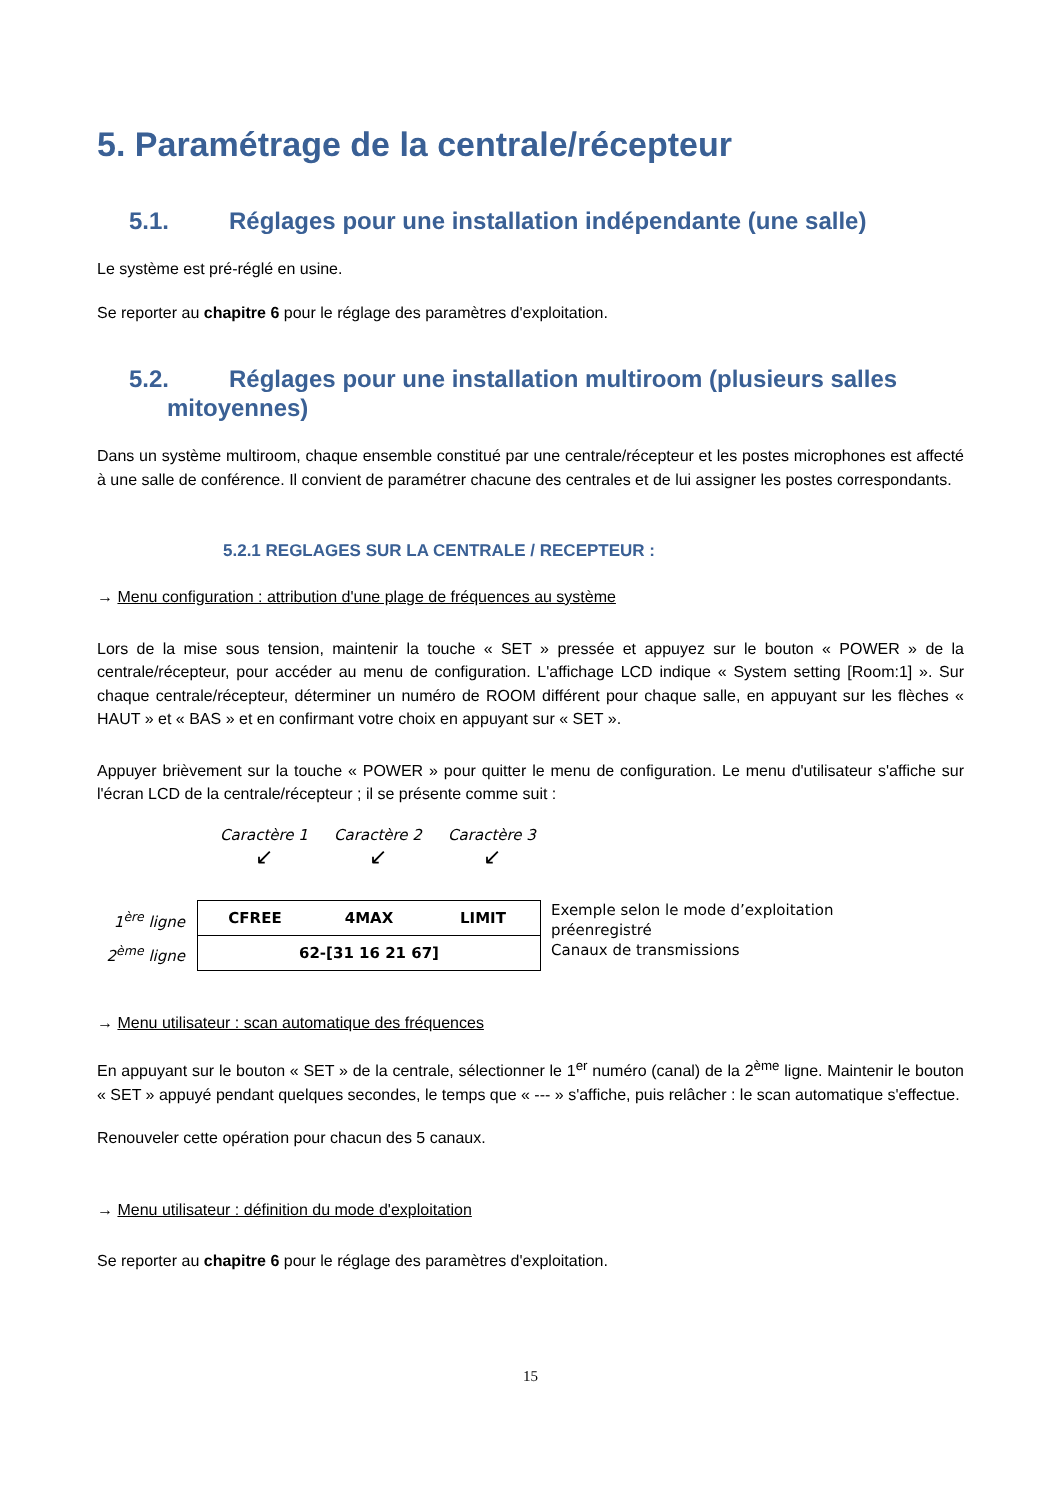5. Paramétrage de la centrale/récepteur
5.1. Réglages pour une installation indépendante (une salle)
Le système est pré-réglé en usine.
Se reporter au chapitre 6 pour le réglage des paramètres d'exploitation.
5.2. Réglages pour une installation multiroom (plusieurs salles
mitoyennes)
Dans un système multiroom, chaque ensemble constitué par une centrale/récepteur et les postes microphones est affecté à une salle de conférence. Il convient de paramétrer chacune des centrales et de lui assigner les postes correspondants.
5.2.1 REGLAGES SUR LA CENTRALE / RECEPTEUR :
→ Menu configuration : attribution d'une plage de fréquences au système
Lors de la mise sous tension, maintenir la touche « SET » pressée et appuyez sur le bouton « POWER » de la centrale/récepteur, pour accéder au menu de configuration. L'affichage LCD indique « System setting [Room:1] ». Sur chaque centrale/récepteur, déterminer un numéro de ROOM différent pour chaque salle, en appuyant sur les flèches « HAUT » et « BAS » et en confirmant votre choix en appuyant sur « SET ».
Appuyer brièvement sur la touche « POWER » pour quitter le menu de configuration. Le menu d'utilisateur s'affiche sur l'écran LCD de la centrale/récepteur ; il se présente comme suit :
Caractère 1 Caractère 2 Caractère 3
↙ ↙ ↙
1<sup>ère</sup> ligne
2<sup>ème</sup> ligne
| CFREE | 4MAX | LIMIT |
| 62-[31 16 21 67] | | |
Exemple selon le mode d’exploitation
préenregistré
Canaux de transmissions
→ Menu utilisateur : scan automatique des fréquences
En appuyant sur le bouton « SET » de la centrale, sélectionner le 1<sup>er</sup> numéro (canal) de la 2<sup>ème</sup> ligne. Maintenir le bouton « SET » appuyé pendant quelques secondes, le temps que « --- » s'affiche, puis relâcher : le scan automatique s'effectue.
Renouveler cette opération pour chacun des 5 canaux.
→ Menu utilisateur : définition du mode d'exploitation
Se reporter au chapitre 6 pour le réglage des paramètres d'exploitation.
15